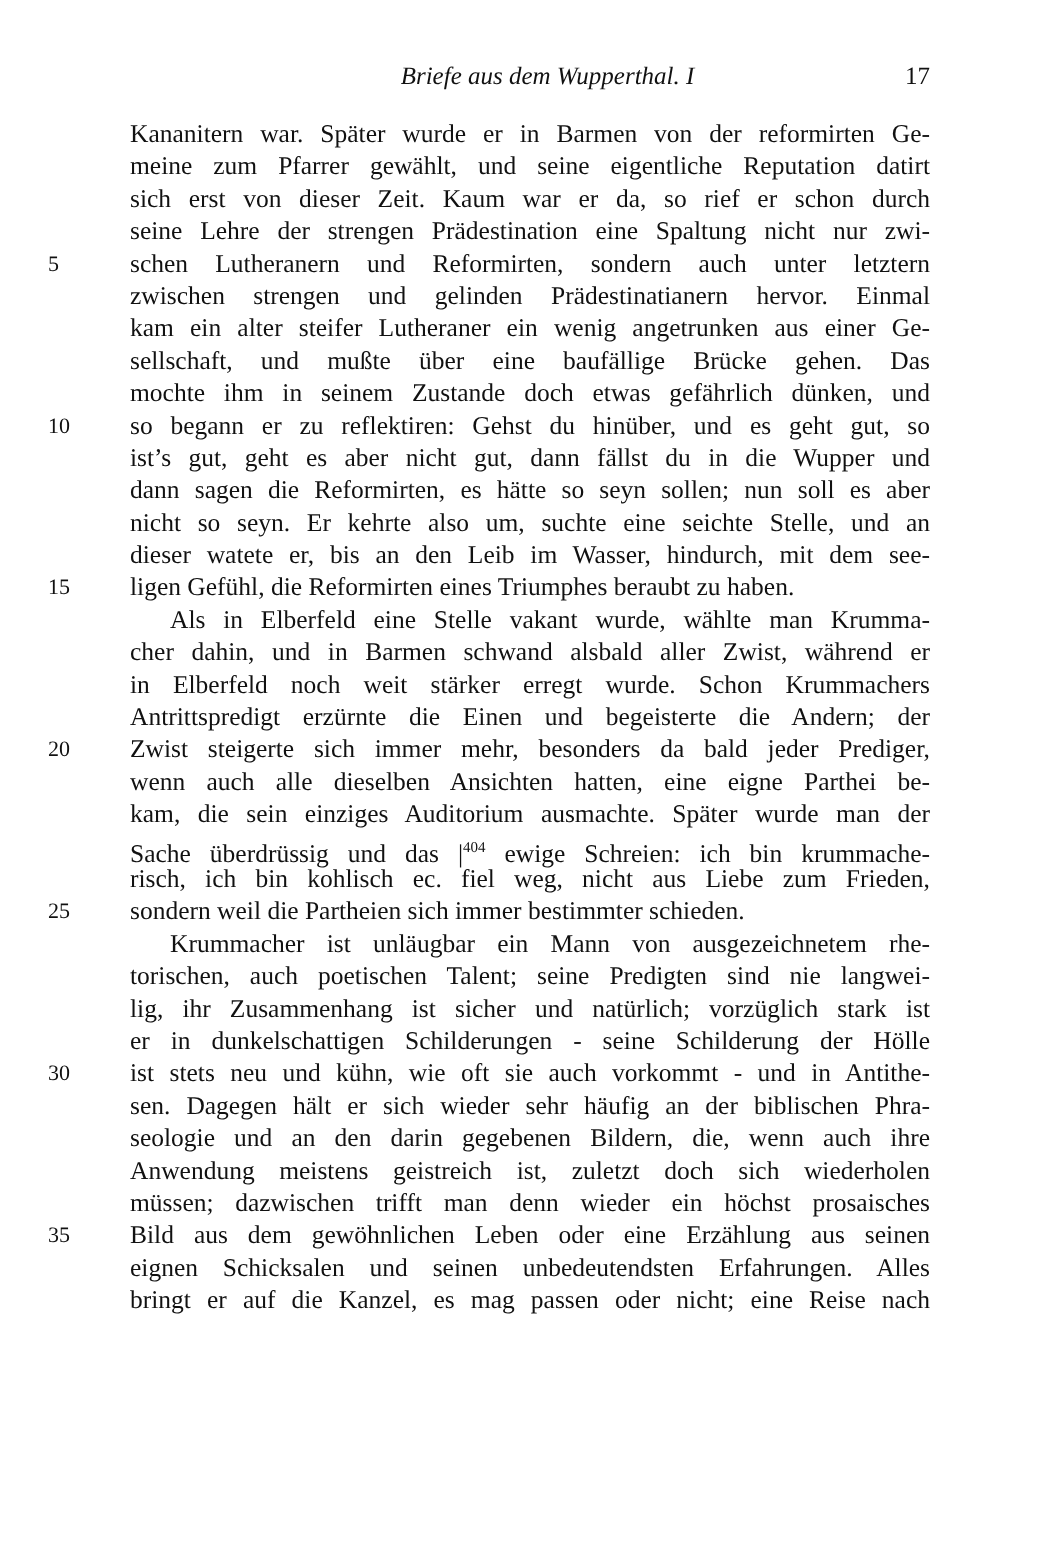Briefe aus dem Wupperthal. I 17
Kananitern war. Später wurde er in Barmen von der reformirten Ge-
meine zum Pfarrer gewählt, und seine eigentliche Reputation datirt
sich erst von dieser Zeit. Kaum war er da, so rief er schon durch
seine Lehre der strengen Prädestination eine Spaltung nicht nur zwi-
5 schen Lutheranern und Reformirten, sondern auch unter letztern
zwischen strengen und gelinden Prädestinatianern hervor. Einmal
kam ein alter steifer Lutheraner ein wenig angetrunken aus einer Ge-
sellschaft, und mußte über eine baufällige Brücke gehen. Das
mochte ihm in seinem Zustande doch etwas gefährlich dünken, und
10 so begann er zu reflektiren: Gehst du hinüber, und es geht gut, so
ist’s gut, geht es aber nicht gut, dann fällst du in die Wupper und
dann sagen die Reformirten, es hätte so seyn sollen; nun soll es aber
nicht so seyn. Er kehrte also um, suchte eine seichte Stelle, und an
dieser watete er, bis an den Leib im Wasser, hindurch, mit dem see-
15 ligen Gefühl, die Reformirten eines Triumphes beraubt zu haben.
Als in Elberfeld eine Stelle vakant wurde, wählte man Krumma-
cher dahin, und in Barmen schwand alsbald aller Zwist, während er
in Elberfeld noch weit stärker erregt wurde. Schon Krummachers
Antrittspredigt erzürnte die Einen und begeisterte die Andern; der
20 Zwist steigerte sich immer mehr, besonders da bald jeder Prediger,
wenn auch alle dieselben Ansichten hatten, eine eigne Parthei be-
kam, die sein einziges Auditorium ausmachte. Später wurde man der
Sache überdrüssig und das |<sup>404</sup> ewige Schreien: ich bin krummache-
risch, ich bin kohlisch ec. fiel weg, nicht aus Liebe zum Frieden,
25 sondern weil die Partheien sich immer bestimmter schieden.
Krummacher ist unläugbar ein Mann von ausgezeichnetem rhe-
torischen, auch poetischen Talent; seine Predigten sind nie langwei-
lig, ihr Zusammenhang ist sicher und natürlich; vorzüglich stark ist
er in dunkelschattigen Schilderungen - seine Schilderung der Hölle
30 ist stets neu und kühn, wie oft sie auch vorkommt - und in Antithe-
sen. Dagegen hält er sich wieder sehr häufig an der biblischen Phra-
seologie und an den darin gegebenen Bildern, die, wenn auch ihre
Anwendung meistens geistreich ist, zuletzt doch sich wiederholen
müssen; dazwischen trifft man denn wieder ein höchst prosaisches
35 Bild aus dem gewöhnlichen Leben oder eine Erzählung aus seinen
eignen Schicksalen und seinen unbedeutendsten Erfahrungen. Alles
bringt er auf die Kanzel, es mag passen oder nicht; eine Reise nach